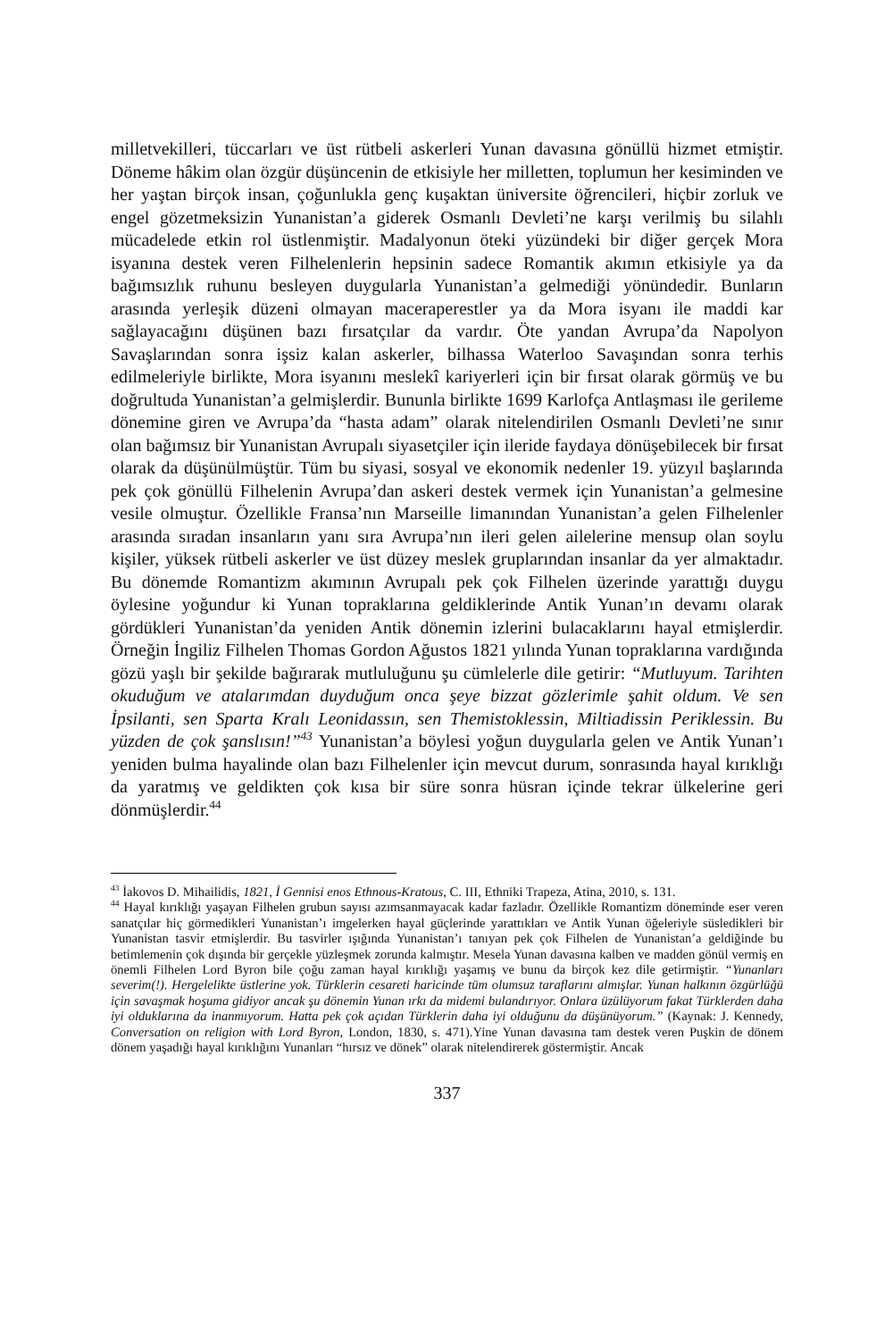milletvekilleri, tüccarları ve üst rütbeli askerleri Yunan davasına gönüllü hizmet etmiştir. Döneme hâkim olan özgür düşüncenin de etkisiyle her milletten, toplumun her kesiminden ve her yaştan birçok insan, çoğunlukla genç kuşaktan üniversite öğrencileri, hiçbir zorluk ve engel gözetmeksizin Yunanistan’a giderek Osmanlı Devleti’ne karşı verilmiş bu silahlı mücadelede etkin rol üstlenmiştir. Madalyonun öteki yüzündeki bir diğer gerçek Mora isyanına destek veren Filhelenlerin hepsinin sadece Romantik akımın etkisiyle ya da bağımsızlık ruhunu besleyen duygularla Yunanistan’a gelmediği yönündedir. Bunların arasında yerleşik düzeni olmayan maceraperestler ya da Mora isyanı ile maddi kar sağlayacağını düşünen bazı fırsatçılar da vardır. Öte yandan Avrupa’da Napolyon Savaşlarından sonra işsiz kalan askerler, bilhassa Waterloo Savaşından sonra terhis edilmeleriyle birlikte, Mora isyanını meslekî kariyerleri için bir fırsat olarak görmüş ve bu doğrultuda Yunanistan’a gelmişlerdir. Bununla birlikte 1699 Karlofça Antlaşması ile gerileme dönemine giren ve Avrupa’da “hasta adam” olarak nitelendirilen Osmanlı Devleti’ne sınır olan bağımsız bir Yunanistan Avrupalı siyasetçiler için ileride faydaya dönüşebilecek bir fırsat olarak da düşünülmüştür. Tüm bu siyasi, sosyal ve ekonomik nedenler 19. yüzyıl başlarında pek çok gönüllü Filhelenin Avrupa’dan askeri destek vermek için Yunanistan’a gelmesine vesile olmuştur. Özellikle Fransa’nın Marseille limanından Yunanistan’a gelen Filhelenler arasında sıradan insanların yanı sıra Avrupa’nın ileri gelen ailelerine mensup olan soylu kişiler, yüksek rütbeli askerler ve üst düzey meslek gruplarından insanlar da yer almaktadır. Bu dönemde Romantizm akımının Avrupalı pek çok Filhelen üzerinde yarattığı duygu öylesine yoğundur ki Yunan topraklarına geldiklerinde Antik Yunan’ın devamı olarak gördükleri Yunanistan’da yeniden Antik dönemin izlerini bulacaklarını hayal etmişlerdir. Örneğin İngiliz Filhelen Thomas Gordon Ağustos 1821 yılında Yunan topraklarına vardığında gözü yaşlı bir şekilde bağırarak mutluluğunu şu cümlelerle dile getirir: “Mutluyum. Tarihten okuduğum ve atalarımdan duyduğum onca şeye bizzat gözlerimle şahit oldum. Ve sen İpsilanti, sen Sparta Kralı Leonidassın, sen Themistoklessin, Miltiadissin Periklessin. Bu yüzden de çok şanslısın!”<sup>43</sup> Yunanistan’a böylesi yoğun duygularla gelen ve Antik Yunan’ı yeniden bulma hayalinde olan bazı Filhelenler için mevcut durum, sonrasında hayal kırıklığı da yaratmış ve geldikten çok kısa bir süre sonra hüsran içinde tekrar ülkelerine geri dönmüşlerdir.<sup>44</sup>
<sup>43</sup> İakovos D. Mihailidis, 1821, İ Gennisi enos Ethnous-Kratous, C. III, Ethniki Trapeza, Atina, 2010, s. 131.
<sup>44</sup> Hayal kırıklığı yaşayan Filhelen grubun sayısı azımsanmayacak kadar fazladır. Özellikle Romantizm döneminde eser veren sanatçılar hiç görmedikleri Yunanistan’ı imgelerken hayal güçlerinde yarattıkları ve Antik Yunan öğeleriyle süsledikleri bir Yunanistan tasvir etmişlerdir. Bu tasvirler ışığında Yunanistan’ı tanıyan pek çok Filhelen de Yunanistan’a geldiğinde bu betimlemenin çok dışında bir gerçekle yüzleşmek zorunda kalmıştır. Mesela Yunan davasına kalben ve madden gönül vermiş en önemli Filhelen Lord Byron bile çoğu zaman hayal kırıklığı yaşamış ve bunu da birçok kez dile getirmiştir. “Yunanları severim(!). Hergelelikte üstlerine yok. Türklerin cesareti haricinde tüm olumsuz taraflarını almışlar. Yunan halkının özgürlüğü için savaşmak hoşuma gidiyor ancak şu dönemin Yunan ırkı da midemi bulandırıyor. Onlara üzülüyorum fakat Türklerden daha iyi olduklarına da inanmıyorum. Hatta pek çok açıdan Türklerin daha iyi olduğunu da düşünüyorum.” (Kaynak: J. Kennedy, Conversation on religion with Lord Byron, London, 1830, s. 471).Yine Yunan davasına tam destek veren Puşkin de dönem dönem yaşadığı hayal kırıklığını Yunanları “hırsız ve dönek” olarak nitelendirerek göstermiştir. Ancak
337